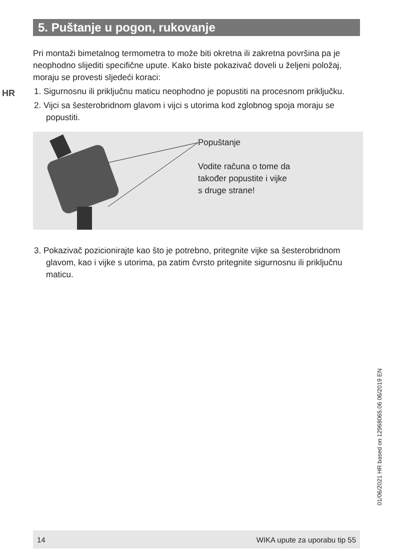5. Puštanje u pogon, rukovanje
HR
Pri montaži bimetalnog termometra to može biti okretna ili zakretna površina pa je neophodno slijediti specifične upute. Kako biste pokazivač doveli u željeni položaj, moraju se provesti sljedeći koraci:
1. Sigurnosnu ili priključnu maticu neophodno je popustiti na procesnom priključku.
2. Vijci sa šesterobridnom glavom i vijci s utorima kod zglobnog spoja moraju se popustiti.
Popuštanje
Vodite računa o tome da
također popustite i vijke
s druge strane!
3. Pokazivač pozicionirajte kao što je potrebno, pritegnite vijke sa šesterobridnom glavom, kao i vijke s utorima, pa zatim čvrsto pritegnite sigurnosnu ili priključnu maticu.
01/06/2021 HR based on 12968065.06 06/2019 EN
14 WIKA upute za uporabu tip 55